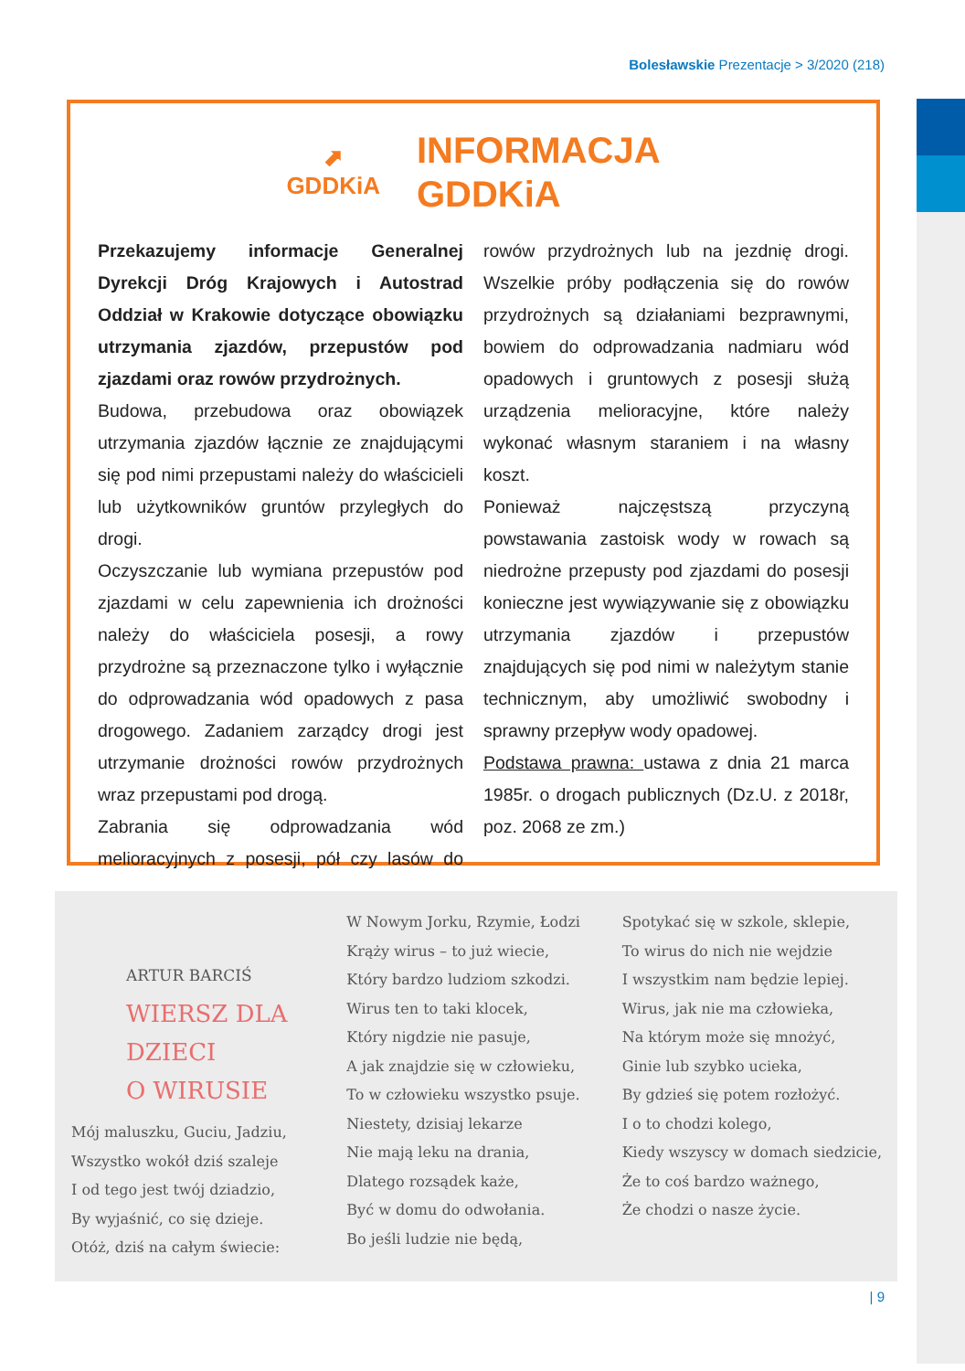Bolesławskie Prezentacje > 3/2020 (218)
⬈
GDDKiA
INFORMACJA
GDDKiA
Przekazujemy informacje Generalnej Dyrekcji Dróg Krajowych i Autostrad Oddział w Krakowie dotyczące obowiązku utrzymania zjazdów, przepustów pod zjazdami oraz rowów przydrożnych.
Budowa, przebudowa oraz obowiązek utrzymania zjazdów łącznie ze znajdującymi się pod nimi przepustami należy do właścicieli lub użytkowników gruntów przyległych do drogi.
Oczyszczanie lub wymiana przepustów pod zjazdami w celu zapewnienia ich drożności należy do właściciela posesji, a rowy przydrożne są przeznaczone tylko i wyłącznie do odprowadzania wód opadowych z pasa drogowego. Zadaniem zarządcy drogi jest utrzymanie drożności rowów przydrożnych wraz przepustami pod drogą.
Zabrania się odprowadzania wód melioracyjnych z posesji, pół czy lasów do rowów przydrożnych lub na jezdnię drogi. Wszelkie próby podłączenia się do rowów przydrożnych są działaniami bezprawnymi, bowiem do odprowadzania nadmiaru wód opadowych i gruntowych z posesji służą urządzenia melioracyjne, które należy wykonać własnym staraniem i na własny koszt.
Ponieważ najczęstszą przyczyną powstawania zastoisk wody w rowach są niedrożne przepusty pod zjazdami do posesji konieczne jest wywiązywanie się z obowiązku utrzymania zjazdów i przepustów znajdujących się pod nimi w należytym stanie technicznym, aby umożliwić swobodny i sprawny przepływ wody opadowej.
Podstawa prawna: ustawa z dnia 21 marca 1985r. o drogach publicznych (Dz.U. z 2018r, poz. 2068 ze zm.)
ARTUR BARCIŚ
WIERSZ DLA DZIECI
O WIRUSIE
Mój maluszku, Guciu, Jadziu,
Wszystko wokół dziś szaleje
I od tego jest twój dziadzio,
By wyjaśnić, co się dzieje.
Otóż, dziś na całym świecie:
W Nowym Jorku, Rzymie, Łodzi
Krąży wirus – to już wiecie,
Który bardzo ludziom szkodzi.
Wirus ten to taki klocek,
Który nigdzie nie pasuje,
A jak znajdzie się w człowieku,
To w człowieku wszystko psuje.
Niestety, dzisiaj lekarze
Nie mają leku na drania,
Dlatego rozsądek każe,
Być w domu do odwołania.
Bo jeśli ludzie nie będą,
Spotykać się w szkole, sklepie,
To wirus do nich nie wejdzie
I wszystkim nam będzie lepiej.
Wirus, jak nie ma człowieka,
Na którym może się mnożyć,
Ginie lub szybko ucieka,
By gdzieś się potem rozłożyć.
I o to chodzi kolego,
Kiedy wszyscy w domach siedzicie,
Że to coś bardzo ważnego,
Że chodzi o nasze życie.
| 9